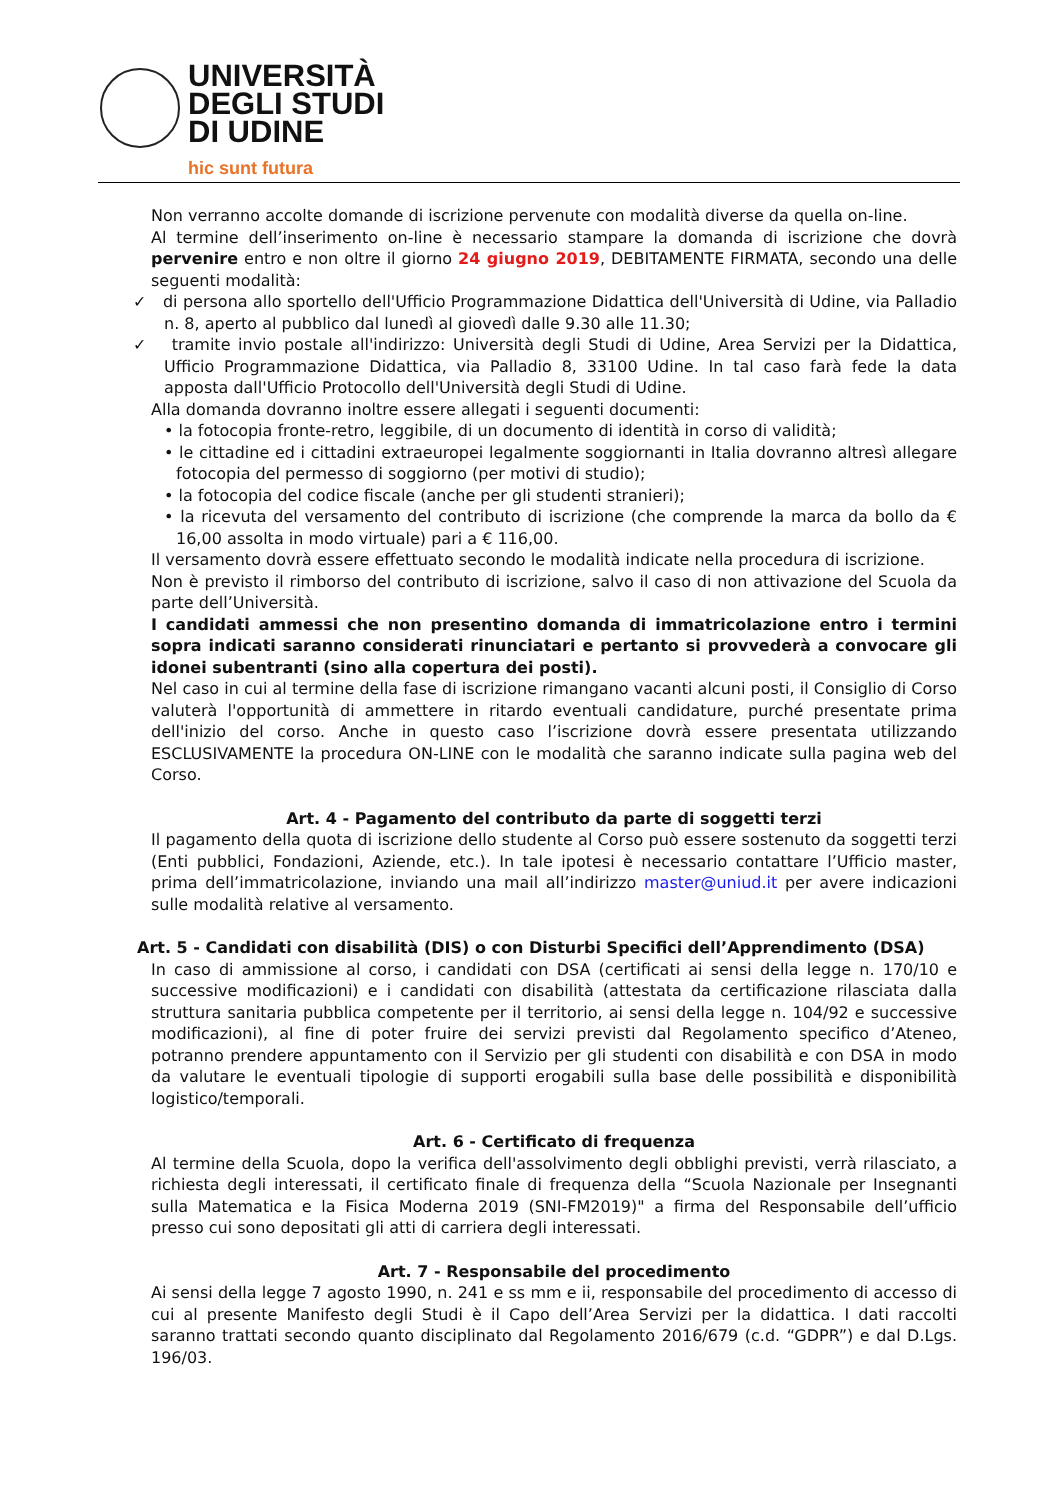UNIVERSITÀ
DEGLI STUDI
DI UDINE
hic sunt futura
Non verranno accolte domande di iscrizione pervenute con modalità diverse da quella on-line.
Al termine dell’inserimento on-line è necessario stampare la domanda di iscrizione che dovrà pervenire entro e non oltre il giorno 24 giugno 2019, DEBITAMENTE FIRMATA, secondo una delle seguenti modalità:
✓ di persona allo sportello dell'Ufficio Programmazione Didattica dell'Università di Udine, via Palladio n. 8, aperto al pubblico dal lunedì al giovedì dalle 9.30 alle 11.30;
✓ tramite invio postale all'indirizzo: Università degli Studi di Udine, Area Servizi per la Didattica, Ufficio Programmazione Didattica, via Palladio 8, 33100 Udine. In tal caso farà fede la data apposta dall'Ufficio Protocollo dell'Università degli Studi di Udine.
Alla domanda dovranno inoltre essere allegati i seguenti documenti:
• la fotocopia fronte-retro, leggibile, di un documento di identità in corso di validità;
• le cittadine ed i cittadini extraeuropei legalmente soggiornanti in Italia dovranno altresì allegare fotocopia del permesso di soggiorno (per motivi di studio);
• la fotocopia del codice fiscale (anche per gli studenti stranieri);
• la ricevuta del versamento del contributo di iscrizione (che comprende la marca da bollo da € 16,00 assolta in modo virtuale) pari a € 116,00.
Il versamento dovrà essere effettuato secondo le modalità indicate nella procedura di iscrizione.
Non è previsto il rimborso del contributo di iscrizione, salvo il caso di non attivazione del Scuola da parte dell’Università.
I candidati ammessi che non presentino domanda di immatricolazione entro i termini sopra indicati saranno considerati rinunciatari e pertanto si provvederà a convocare gli idonei subentranti (sino alla copertura dei posti).
Nel caso in cui al termine della fase di iscrizione rimangano vacanti alcuni posti, il Consiglio di Corso valuterà l'opportunità di ammettere in ritardo eventuali candidature, purché presentate prima dell'inizio del corso. Anche in questo caso l’iscrizione dovrà essere presentata utilizzando ESCLUSIVAMENTE la procedura ON-LINE con le modalità che saranno indicate sulla pagina web del Corso.
Art. 4 - Pagamento del contributo da parte di soggetti terzi
Il pagamento della quota di iscrizione dello studente al Corso può essere sostenuto da soggetti terzi (Enti pubblici, Fondazioni, Aziende, etc.). In tale ipotesi è necessario contattare l’Ufficio master, prima dell’immatricolazione, inviando una mail all’indirizzo master@uniud.it per avere indicazioni sulle modalità relative al versamento.
Art. 5 - Candidati con disabilità (DIS) o con Disturbi Specifici dell’Apprendimento (DSA)
In caso di ammissione al corso, i candidati con DSA (certificati ai sensi della legge n. 170/10 e successive modificazioni) e i candidati con disabilità (attestata da certificazione rilasciata dalla struttura sanitaria pubblica competente per il territorio, ai sensi della legge n. 104/92 e successive modificazioni), al fine di poter fruire dei servizi previsti dal Regolamento specifico d’Ateneo, potranno prendere appuntamento con il Servizio per gli studenti con disabilità e con DSA in modo da valutare le eventuali tipologie di supporti erogabili sulla base delle possibilità e disponibilità logistico/temporali.
Art. 6 - Certificato di frequenza
Al termine della Scuola, dopo la verifica dell'assolvimento degli obblighi previsti, verrà rilasciato, a richiesta degli interessati, il certificato finale di frequenza della “Scuola Nazionale per Insegnanti sulla Matematica e la Fisica Moderna 2019 (SNI-FM2019)" a firma del Responsabile dell’ufficio presso cui sono depositati gli atti di carriera degli interessati.
Art. 7 - Responsabile del procedimento
Ai sensi della legge 7 agosto 1990, n. 241 e ss mm e ii, responsabile del procedimento di accesso di cui al presente Manifesto degli Studi è il Capo dell’Area Servizi per la didattica. I dati raccolti saranno trattati secondo quanto disciplinato dal Regolamento 2016/679 (c.d. “GDPR”) e dal D.Lgs. 196/03.